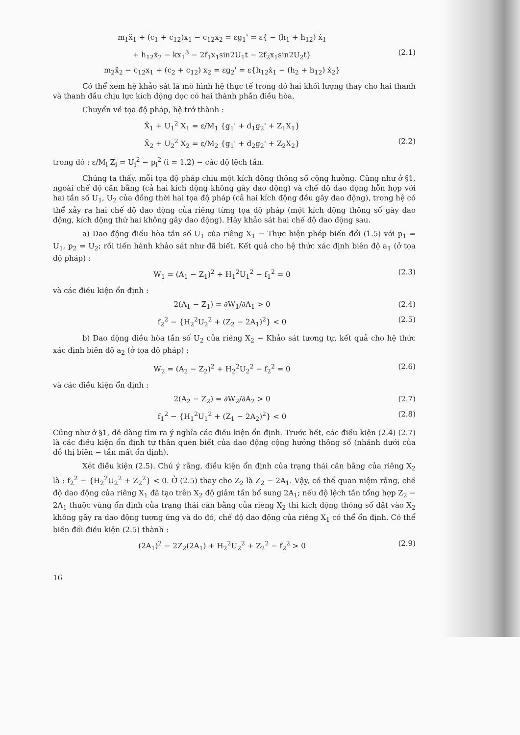m<sub>1</sub>ẍ<sub>1</sub> + (c<sub>1</sub> + c<sub>12</sub>)x<sub>1</sub> − c<sub>12</sub>x<sub>2</sub> = εg<sub>1</sub>' = ε{ − (h<sub>1</sub> + h<sub>12</sub>) ẋ<sub>1</sub>
+ h<sub>12</sub>ẋ<sub>2</sub> − kx<sub>1</sub><sup>3</sup> − 2f<sub>1</sub>x<sub>1</sub>sin2U<sub>1</sub>t − 2f<sub>2</sub>x<sub>1</sub>sin2U<sub>2</sub>t} (2.1)
m<sub>2</sub>ẍ<sub>2</sub> − c<sub>12</sub>x<sub>1</sub> + (c<sub>2</sub> + c<sub>12</sub>) x<sub>2</sub> = εg<sub>2</sub>' = ε{h<sub>12</sub>ẋ<sub>1</sub> − (h<sub>2</sub> + h<sub>12</sub>) ẋ<sub>2</sub>}
Có thể xem hệ khảo sát là mô hình hệ thực tế trong đó hai khối lượng thay cho hai thanh và thanh đầu chịu lực kích động dọc có hai thành phần điều hòa.
Chuyển về tọa độ pháp, hệ trở thành :
Ẍ<sub>1</sub> + U<sub>1</sub><sup>2</sup> X<sub>1</sub> = ε/M<sub>1</sub> {g<sub>1</sub>' + d<sub>1</sub>g<sub>2</sub>' + Z<sub>1</sub>X<sub>1</sub>}
Ẍ<sub>2</sub> + U<sub>2</sub><sup>2</sup> X<sub>2</sub> = ε/M<sub>2</sub> {g<sub>1</sub>' + d<sub>2</sub>g<sub>2</sub>' + Z<sub>2</sub>X<sub>2</sub>} (2.2)
trong đó : ε/M<sub>i</sub> Z<sub>i</sub> = U<sub>i</sub><sup>2</sup> − p<sub>i</sub><sup>2</sup> (i = 1,2) − các độ lệch tần.
Chúng ta thấy, mỗi tọa độ pháp chịu một kích động thông số cộng hưởng. Cũng như ở §1, ngoài chế độ cân bằng (cả hai kích động không gây dao động) và chế độ dao động hỗn hợp với hai tần số U<sub>1</sub>, U<sub>2</sub> của đồng thời hai tọa độ pháp (cả hai kích động đều gây dao động), trong hệ có thể xảy ra hai chế độ dao động của riêng từng tọa độ pháp (một kích động thông số gây dao động, kích động thứ hai không gây dao động). Hãy khảo sát hai chế độ dao động sau.
a) Dao động điều hòa tần số U<sub>1</sub> của riêng X<sub>1</sub> − Thực hiện phép biến đổi (1.5) với p<sub>1</sub> = U<sub>1</sub>, p<sub>2</sub> = U<sub>2</sub>; rồi tiến hành khảo sát như đã biết. Kết quả cho hệ thức xác định biên độ a<sub>1</sub> (ở tọa độ pháp) :
W<sub>1</sub> = (A<sub>1</sub> − Z<sub>1</sub>)<sup>2</sup> + H<sub>1</sub><sup>2</sup>U<sub>1</sub><sup>2</sup> − f<sub>1</sub><sup>2</sup> = 0 (2.3)
và các điều kiện ổn định :
2(A<sub>1</sub> − Z<sub>1</sub>) = ∂W<sub>1</sub>/∂A<sub>1</sub> > 0 (2.4)
f<sub>2</sub><sup>2</sup> − {H<sub>2</sub><sup>2</sup>U<sub>2</sub><sup>2</sup> + (Z<sub>2</sub> − 2A<sub>1</sub>)<sup>2</sup>} < 0 (2.5)
b) Dao động điều hòa tần số U<sub>2</sub> của riêng X<sub>2</sub> − Khảo sát tương tự, kết quả cho hệ thức xác định biên độ a<sub>2</sub> (ở tọa độ pháp) :
W<sub>2</sub> = (A<sub>2</sub> − Z<sub>2</sub>)<sup>2</sup> + H<sub>2</sub><sup>2</sup>U<sub>2</sub><sup>2</sup> − f<sub>2</sub><sup>2</sup> = 0 (2.6)
và các điều kiện ổn định :
2(A<sub>2</sub> − Z<sub>2</sub>) = ∂W<sub>2</sub>/∂A<sub>2</sub> > 0 (2.7)
f<sub>1</sub><sup>2</sup> − {H<sub>1</sub><sup>2</sup>U<sub>1</sub><sup>2</sup> + (Z<sub>1</sub> − 2A<sub>2</sub>)<sup>2</sup>} < 0 (2.8)
Cũng như ở §1, dễ dàng tìm ra ý nghĩa các điều kiện ổn định. Trước hết, các điều kiện (2.4) (2.7) là các điều kiện ổn định tự thân quen biết của dao động cộng hưởng thông số (nhánh dưới của đồ thị biên − tần mất ổn định).
Xét điều kiện (2.5). Chú ý rằng, điều kiện ổn định của trạng thái cân bằng của riêng X<sub>2</sub> là : f<sub>2</sub><sup>2</sup> − {H<sub>2</sub><sup>2</sup>U<sub>2</sub><sup>2</sup> + Z<sub>2</sub><sup>2</sup>} < 0. Ở (2.5) thay cho Z<sub>2</sub> là Z<sub>2</sub> − 2A<sub>1</sub>. Vậy, có thể quan niệm rằng, chế độ dao động của riêng X<sub>1</sub> đã tạo trên X<sub>2</sub> độ giảm tần bổ sung 2A<sub>1</sub>; nếu độ lệch tần tổng hợp Z<sub>2</sub> − 2A<sub>1</sub> thuộc vùng ổn định của trạng thái cân bằng của riêng X<sub>2</sub> thì kích động thông số đặt vào X<sub>2</sub> không gây ra dao động tương ứng và do đó, chế độ dao động của riêng X<sub>1</sub> có thể ổn định. Có thể biến đổi điều kiện (2.5) thành :
(2A<sub>1</sub>)<sup>2</sup> − 2Z<sub>2</sub>(2A<sub>1</sub>) + H<sub>2</sub><sup>2</sup>U<sub>2</sub><sup>2</sup> + Z<sub>2</sub><sup>2</sup> − f<sub>2</sub><sup>2</sup> > 0 (2.9)
16